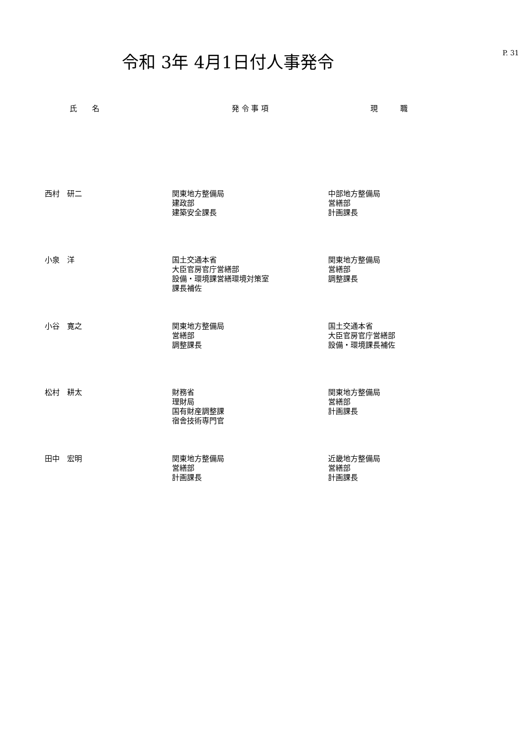P. 31
令和 3年 4月1日付人事発令
| 氏 名 | 発 令 事 項 | 現 職 |
| --- | --- | --- |
| 西村 研二 | 関東地方整備局 建政部 建築安全課長 | 中部地方整備局 営繕部 計画課長 |
| 小泉 洋 | 国土交通本省 大臣官房官庁営繕部 設備・環境課営繕環境対策室 課長補佐 | 関東地方整備局 営繕部 調整課長 |
| 小谷 寛之 | 関東地方整備局 営繕部 調整課長 | 国土交通本省 大臣官房官庁営繕部 設備・環境課長補佐 |
| 松村 耕太 | 財務省 理財局 国有財産調整課 宿舎技術専門官 | 関東地方整備局 営繕部 計画課長 |
| 田中 宏明 | 関東地方整備局 営繕部 計画課長 | 近畿地方整備局 営繕部 計画課長 |